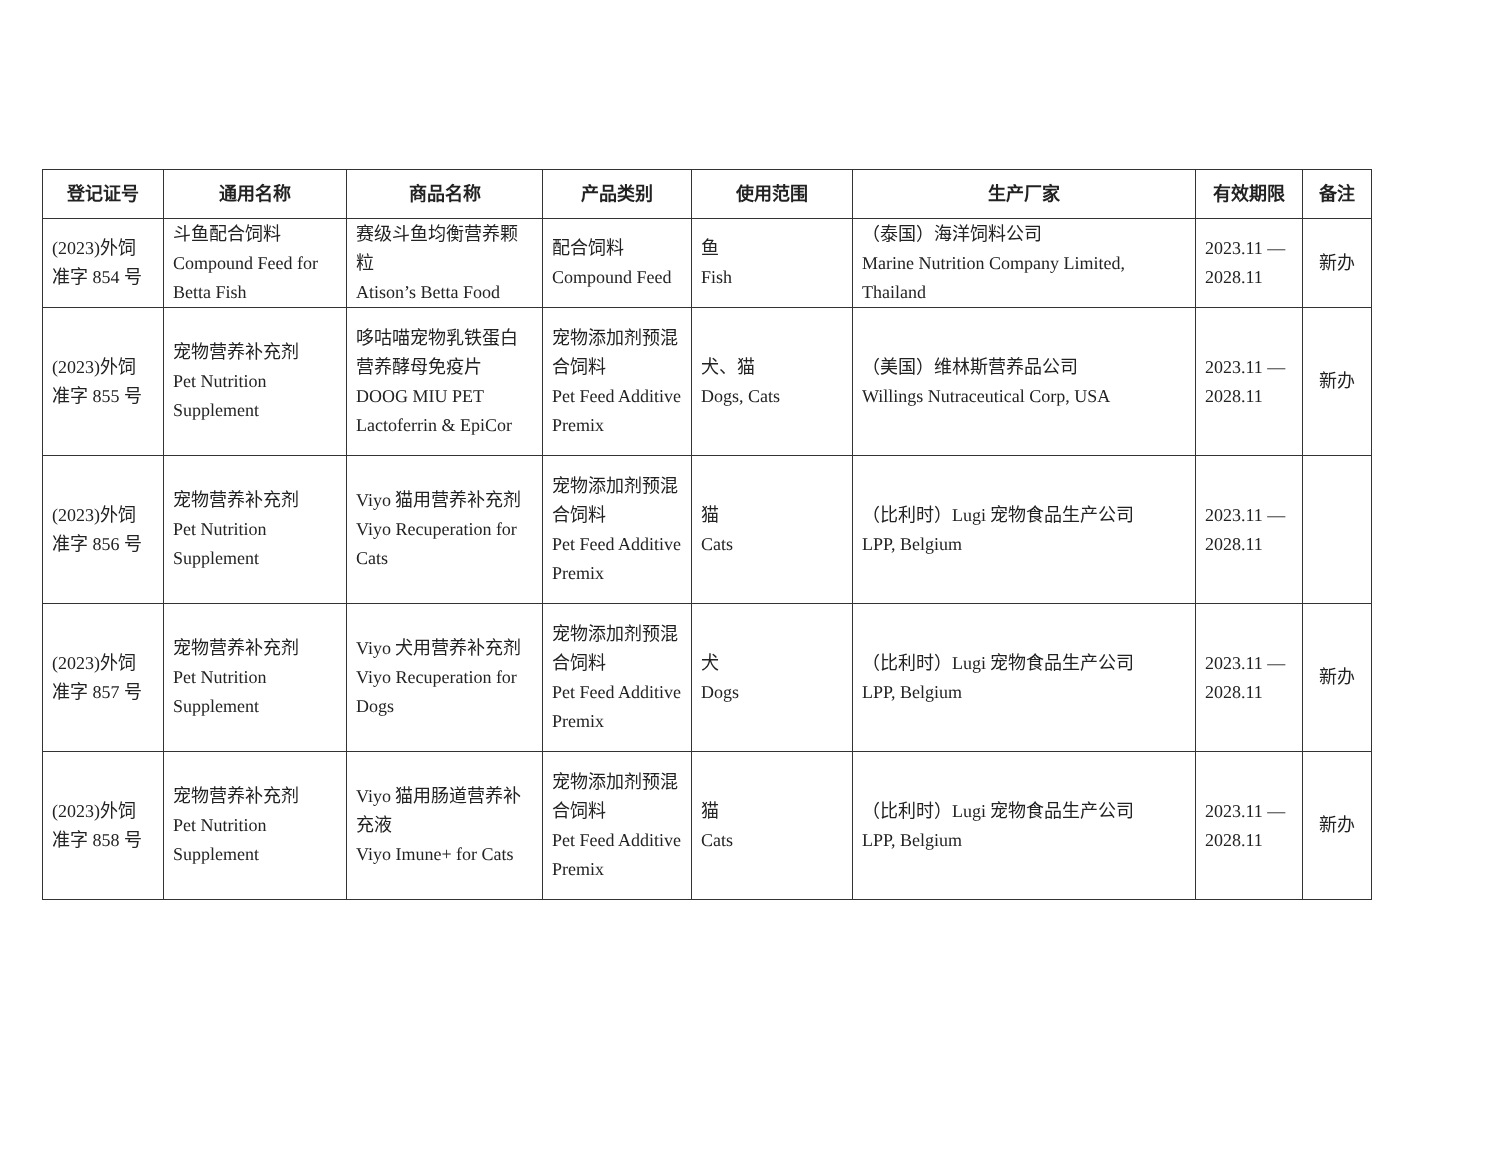| 登记证号 | 通用名称 | 商品名称 | 产品类别 | 使用范围 | 生产厂家 | 有效期限 | 备注 |
| --- | --- | --- | --- | --- | --- | --- | --- |
| (2023)外饲 准字 854 号 | 斗鱼配合饲料 Compound Feed for Betta Fish | 赛级斗鱼均衡营养颗粒 Atison’s Betta Food | 配合饲料 Compound Feed | 鱼 Fish | （泰国）海洋饲料公司 Marine Nutrition Company Limited, Thailand | 2023.11 — 2028.11 | 新办 |
| (2023)外饲 准字 855 号 | 宠物营养补充剂 Pet Nutrition Supplement | 哆咕喵宠物乳铁蛋白营养酵母免疫片 DOOG MIU PET Lactoferrin & EpiCor | 宠物添加剂预混合饲料 Pet Feed Additive Premix | 犬、猫 Dogs, Cats | （美国）维林斯营养品公司 Willings Nutraceutical Corp, USA | 2023.11 — 2028.11 | 新办 |
| (2023)外饲 准字 856 号 | 宠物营养补充剂 Pet Nutrition Supplement | Viyo 猫用营养补充剂 Viyo Recuperation for Cats | 宠物添加剂预混合饲料 Pet Feed Additive Premix | 猫 Cats | （比利时）Lugi 宠物食品生产公司 LPP, Belgium | 2023.11 — 2028.11 | |
| (2023)外饲 准字 857 号 | 宠物营养补充剂 Pet Nutrition Supplement | Viyo 犬用营养补充剂 Viyo Recuperation for Dogs | 宠物添加剂预混合饲料 Pet Feed Additive Premix | 犬 Dogs | （比利时）Lugi 宠物食品生产公司 LPP, Belgium | 2023.11 — 2028.11 | 新办 |
| (2023)外饲 准字 858 号 | 宠物营养补充剂 Pet Nutrition Supplement | Viyo 猫用肠道营养补充液 Viyo Imune+ for Cats | 宠物添加剂预混合饲料 Pet Feed Additive Premix | 猫 Cats | （比利时）Lugi 宠物食品生产公司 LPP, Belgium | 2023.11 — 2028.11 | 新办 |